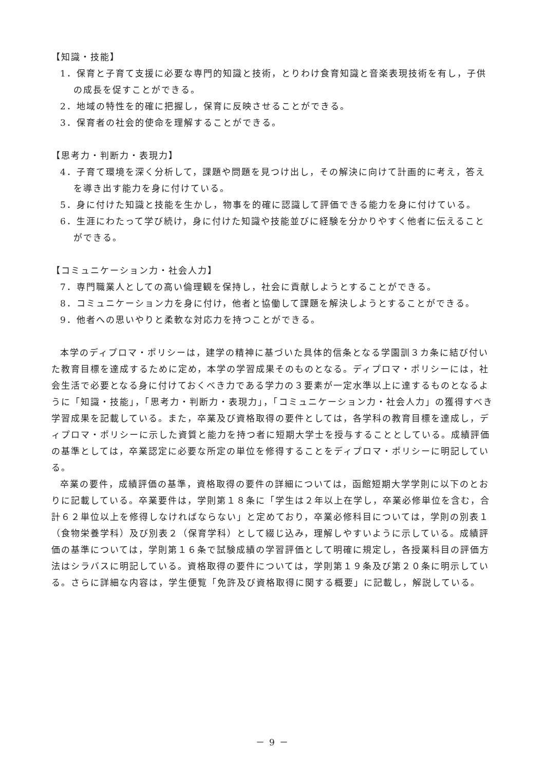【知識・技能】
1．保育と子育て支援に必要な専門的知識と技術，とりわけ食育知識と音楽表現技術を有し，子供の成長を促すことができる。
2．地域の特性を的確に把握し，保育に反映させることができる。
3．保育者の社会的使命を理解することができる。
【思考力・判断力・表現力】
4．子育て環境を深く分析して，課題や問題を見つけ出し，その解決に向けて計画的に考え，答えを導き出す能力を身に付けている。
5．身に付けた知識と技能を生かし，物事を的確に認識して評価できる能力を身に付けている。
6．生涯にわたって学び続け，身に付けた知識や技能並びに経験を分かりやすく他者に伝えることができる。
【コミュニケーション力・社会人力】
7．専門職業人としての高い倫理観を保持し，社会に貢献しようとすることができる。
8．コミュニケーション力を身に付け，他者と協働して課題を解決しようとすることができる。
9．他者への思いやりと柔軟な対応力を持つことができる。
本学のディプロマ・ポリシーは，建学の精神に基づいた具体的信条となる学園訓３カ条に結び付いた教育目標を達成するために定め，本学の学習成果そのものとなる。ディプロマ・ポリシーには，社会生活で必要となる身に付けておくべき力である学力の３要素が一定水準以上に達するものとなるように「知識・技能」，「思考力・判断力・表現力」，「コミュニケーション力・社会人力」の獲得すべき学習成果を記載している。また，卒業及び資格取得の要件としては，各学科の教育目標を達成し，ディプロマ・ポリシーに示した資質と能力を持つ者に短期大学士を授与することとしている。成績評価の基準としては，卒業認定に必要な所定の単位を修得することをディプロマ・ポリシーに明記している。
卒業の要件，成績評価の基準，資格取得の要件の詳細については，函館短期大学学則に以下のとおりに記載している。卒業要件は，学則第１８条に「学生は２年以上在学し，卒業必修単位を含む，合計６２単位以上を修得しなければならない」と定めており，卒業必修科目については，学則の別表１（食物栄養学科）及び別表２（保育学科）として綴じ込み，理解しやすいように示している。成績評価の基準については，学則第１６条で試験成績の学習評価として明確に規定し，各授業科目の評価方法はシラバスに明記している。資格取得の要件については，学則第１９条及び第２０条に明示している。さらに詳細な内容は，学生便覧「免許及び資格取得に関する概要」に記載し，解説している。
－ 9 －